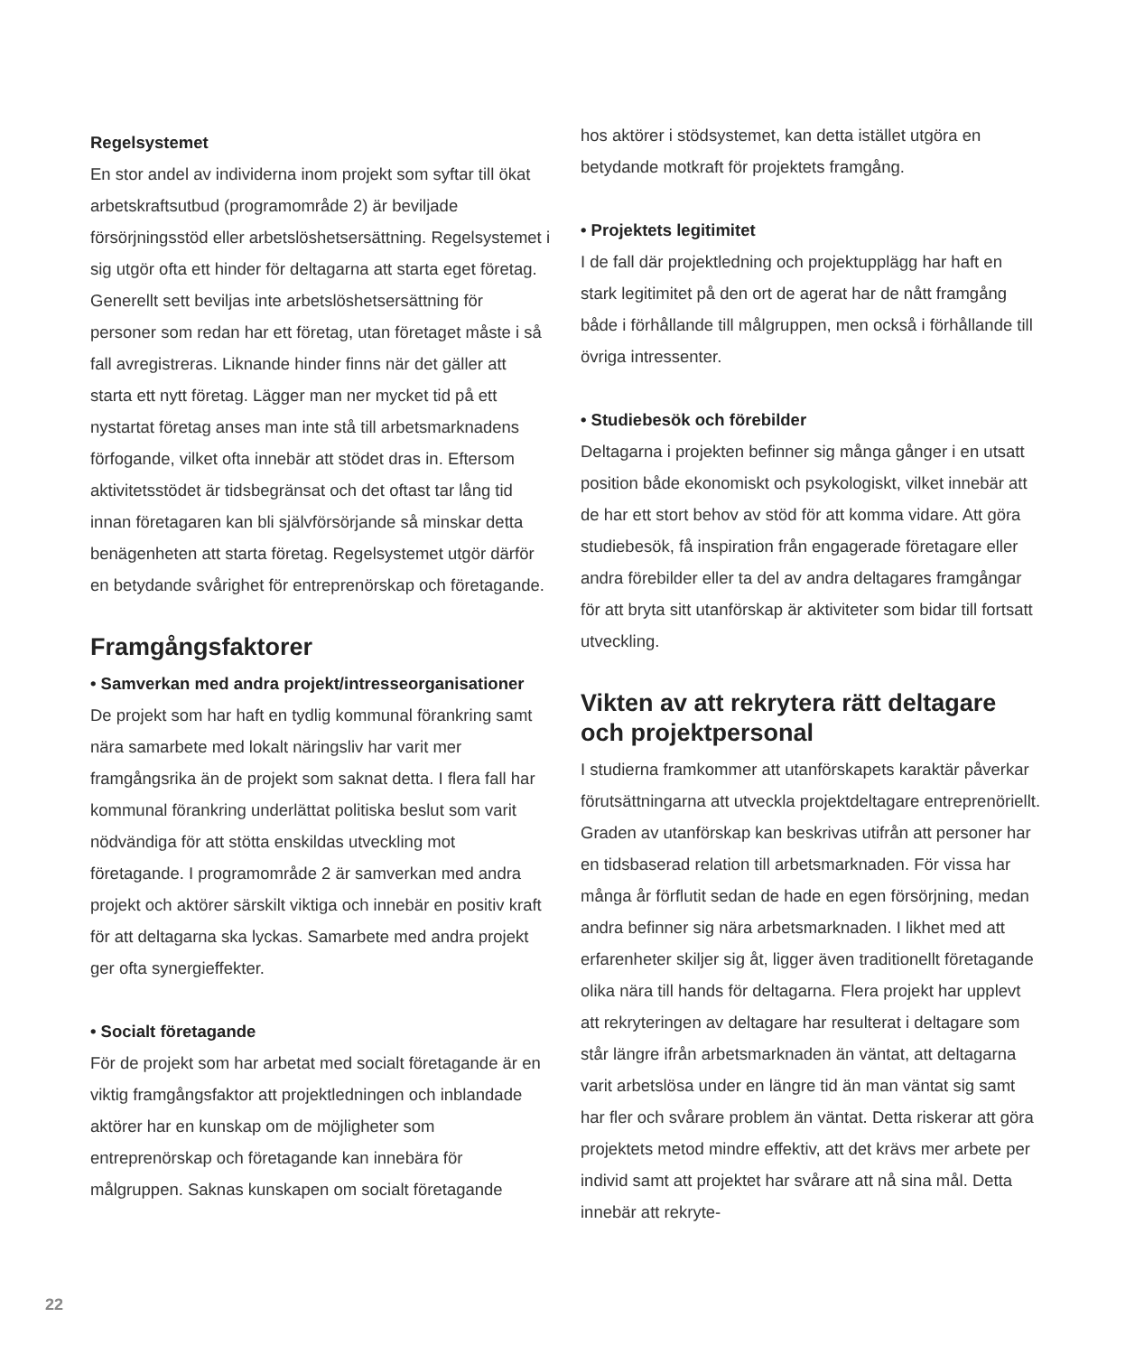Regelsystemet
En stor andel av individerna inom projekt som syftar till ökat arbetskraftsutbud (programområde 2) är beviljade försörjningsstöd eller arbetslöshetsersättning. Regelsystemet i sig utgör ofta ett hinder för deltagarna att starta eget företag. Generellt sett beviljas inte arbetslöshetsersättning för personer som redan har ett företag, utan företaget måste i så fall avregistreras. Liknande hinder finns när det gäller att starta ett nytt företag. Lägger man ner mycket tid på ett nystartat företag anses man inte stå till arbetsmarknadens förfogande, vilket ofta innebär att stödet dras in. Eftersom aktivitetsstödet är tidsbegränsat och det oftast tar lång tid innan företagaren kan bli självförsörjande så minskar detta benägenheten att starta företag. Regelsystemet utgör därför en betydande svårighet för entreprenörskap och företagande.
Framgångsfaktorer
• Samverkan med andra projekt/intresseorganisationer
De projekt som har haft en tydlig kommunal förankring samt nära samarbete med lokalt näringsliv har varit mer framgångsrika än de projekt som saknat detta. I flera fall har kommunal förankring underlättat politiska beslut som varit nödvändiga för att stötta enskildas utveckling mot företagande. I programområde 2 är samverkan med andra projekt och aktörer särskilt viktiga och innebär en positiv kraft för att deltagarna ska lyckas. Samarbete med andra projekt ger ofta synergieffekter.
• Socialt företagande
För de projekt som har arbetat med socialt företagande är en viktig framgångsfaktor att projektledningen och inblandade aktörer har en kunskap om de möjligheter som entreprenörskap och företagande kan innebära för målgruppen. Saknas kunskapen om socialt företagande
hos aktörer i stödsystemet, kan detta istället utgöra en betydande motkraft för projektets framgång.
• Projektets legitimitet
I de fall där projektledning och projektupplägg har haft en stark legitimitet på den ort de agerat har de nått framgång både i förhållande till målgruppen, men också i förhållande till övriga intressenter.
• Studiebesök och förebilder
Deltagarna i projekten befinner sig många gånger i en utsatt position både ekonomiskt och psykologiskt, vilket innebär att de har ett stort behov av stöd för att komma vidare. Att göra studiebesök, få inspiration från engagerade företagare eller andra förebilder eller ta del av andra deltagares framgångar för att bryta sitt utanförskap är aktiviteter som bidar till fortsatt utveckling.
Vikten av att rekrytera rätt deltagare och projektpersonal
I studierna framkommer att utanförskapets karaktär påverkar förutsättningarna att utveckla projektdeltagare entreprenöriellt. Graden av utanförskap kan beskrivas utifrån att personer har en tidsbaserad relation till arbetsmarknaden. För vissa har många år förflutit sedan de hade en egen försörjning, medan andra befinner sig nära arbetsmarknaden. I likhet med att erfarenheter skiljer sig åt, ligger även traditionellt företagande olika nära till hands för deltagarna. Flera projekt har upplevt att rekryteringen av deltagare har resulterat i deltagare som står längre ifrån arbetsmarknaden än väntat, att deltagarna varit arbetslösa under en längre tid än man väntat sig samt har fler och svårare problem än väntat. Detta riskerar att göra projektets metod mindre effektiv, att det krävs mer arbete per individ samt att projektet har svårare att nå sina mål. Detta innebär att rekryte-
22